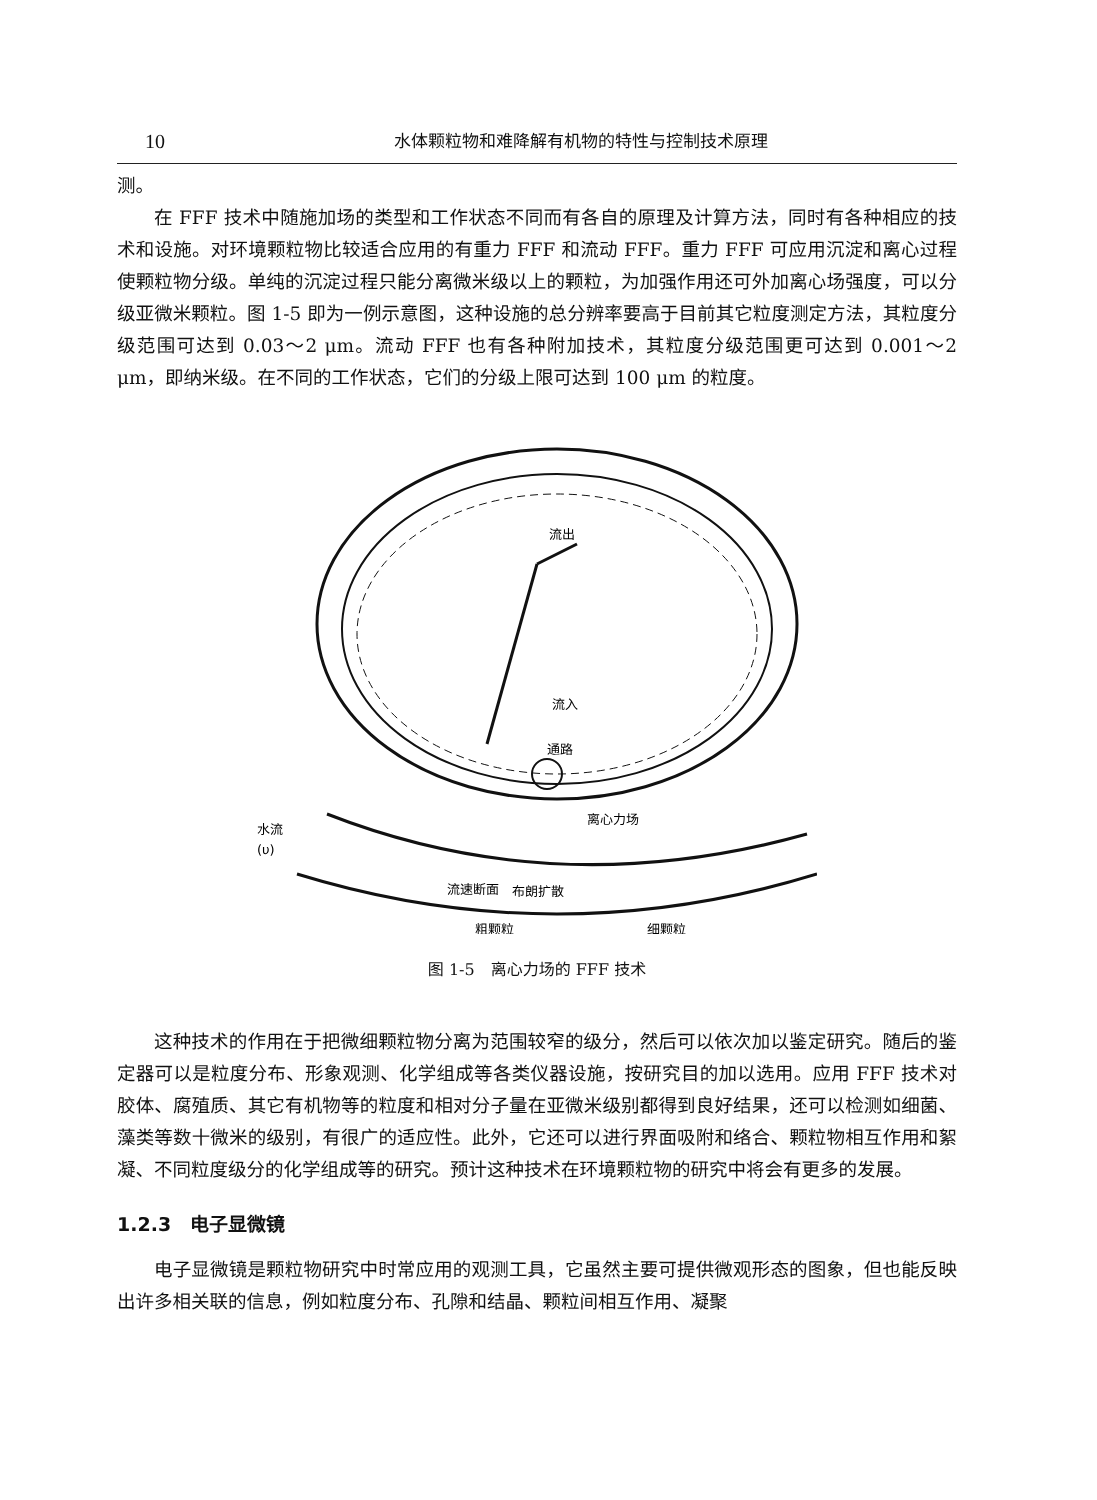10 水体颗粒物和难降解有机物的特性与控制技术原理
测。
在 FFF 技术中随施加场的类型和工作状态不同而有各自的原理及计算方法，同时有各种相应的技术和设施。对环境颗粒物比较适合应用的有重力 FFF 和流动 FFF。重力 FFF 可应用沉淀和离心过程使颗粒物分级。单纯的沉淀过程只能分离微米级以上的颗粒，为加强作用还可外加离心场强度，可以分级亚微米颗粒。图 1-5 即为一例示意图，这种设施的总分辨率要高于目前其它粒度测定方法，其粒度分级范围可达到 0.03～2 μm。流动 FFF 也有各种附加技术，其粒度分级范围更可达到 0.001～2 μm，即纳米级。在不同的工作状态，它们的分级上限可达到 100 μm 的粒度。
流出
流入
通路
水流
(υ)
离心力场
流速断面
布朗扩散
粗颗粒
细颗粒
图 1-5　离心力场的 FFF 技术
这种技术的作用在于把微细颗粒物分离为范围较窄的级分，然后可以依次加以鉴定研究。随后的鉴定器可以是粒度分布、形象观测、化学组成等各类仪器设施，按研究目的加以选用。应用 FFF 技术对胶体、腐殖质、其它有机物等的粒度和相对分子量在亚微米级别都得到良好结果，还可以检测如细菌、藻类等数十微米的级别，有很广的适应性。此外，它还可以进行界面吸附和络合、颗粒物相互作用和絮凝、不同粒度级分的化学组成等的研究。预计这种技术在环境颗粒物的研究中将会有更多的发展。
1.2.3　电子显微镜
电子显微镜是颗粒物研究中时常应用的观测工具，它虽然主要可提供微观形态的图象，但也能反映出许多相关联的信息，例如粒度分布、孔隙和结晶、颗粒间相互作用、凝聚